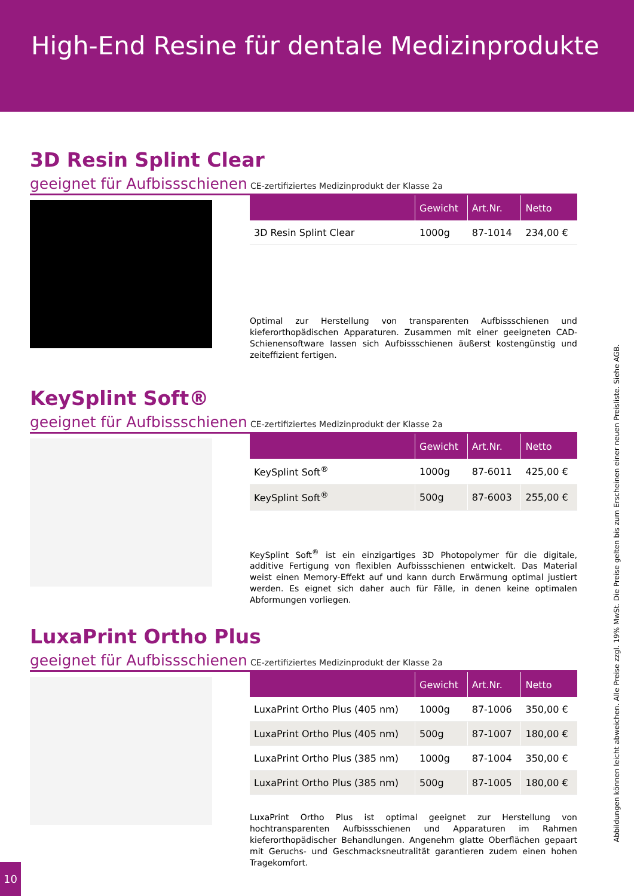High-End Resine für dentale Medizinprodukte
3D Resin Splint Clear
geeignet für Aufbissschienen CE-zertifiziertes Medizinprodukt der Klasse 2a
| | Gewicht | Art.Nr. | Netto |
| --- | --- | --- | --- |
| 3D Resin Splint Clear | 1000g | 87-1014 | 234,00 € |
Optimal zur Herstellung von transparenten Aufbissschienen und kieferorthopädischen Apparaturen. Zusammen mit einer geeigneten CAD-Schienensoftware lassen sich Aufbissschienen äußerst kostengünstig und zeiteffizient fertigen.
KeySplint Soft®
geeignet für Aufbissschienen CE-zertifiziertes Medizinprodukt der Klasse 2a
| | Gewicht | Art.Nr. | Netto |
| --- | --- | --- | --- |
| KeySplint Soft<sup>®</sup> | 1000g | 87-6011 | 425,00 € |
| KeySplint Soft<sup>®</sup> | 500g | 87-6003 | 255,00 € |
KeySplint Soft<sup>®</sup> ist ein einzigartiges 3D Photopolymer für die digitale, additive Fertigung von flexiblen Aufbissschienen entwickelt. Das Material weist einen Memory-Effekt auf und kann durch Erwärmung optimal justiert werden. Es eignet sich daher auch für Fälle, in denen keine optimalen Abformungen vorliegen.
LuxaPrint Ortho Plus
geeignet für Aufbissschienen CE-zertifiziertes Medizinprodukt der Klasse 2a
| | Gewicht | Art.Nr. | Netto |
| --- | --- | --- | --- |
| LuxaPrint Ortho Plus (405 nm) | 1000g | 87-1006 | 350,00 € |
| LuxaPrint Ortho Plus (405 nm) | 500g | 87-1007 | 180,00 € |
| LuxaPrint Ortho Plus (385 nm) | 1000g | 87-1004 | 350,00 € |
| LuxaPrint Ortho Plus (385 nm) | 500g | 87-1005 | 180,00 € |
LuxaPrint Ortho Plus ist optimal geeignet zur Herstellung von hochtransparenten Aufbissschienen und Apparaturen im Rahmen kieferorthopädischer Behandlungen. Angenehm glatte Oberflächen gepaart mit Geruchs- und Geschmacksneutralität garantieren zudem einen hohen Tragekomfort.
Abbildungen können leicht abweichen. Alle Preise zzgl. 19% MwSt. Die Preise gelten bis zum Erscheinen einer neuen Preisliste. Siehe AGB.
10